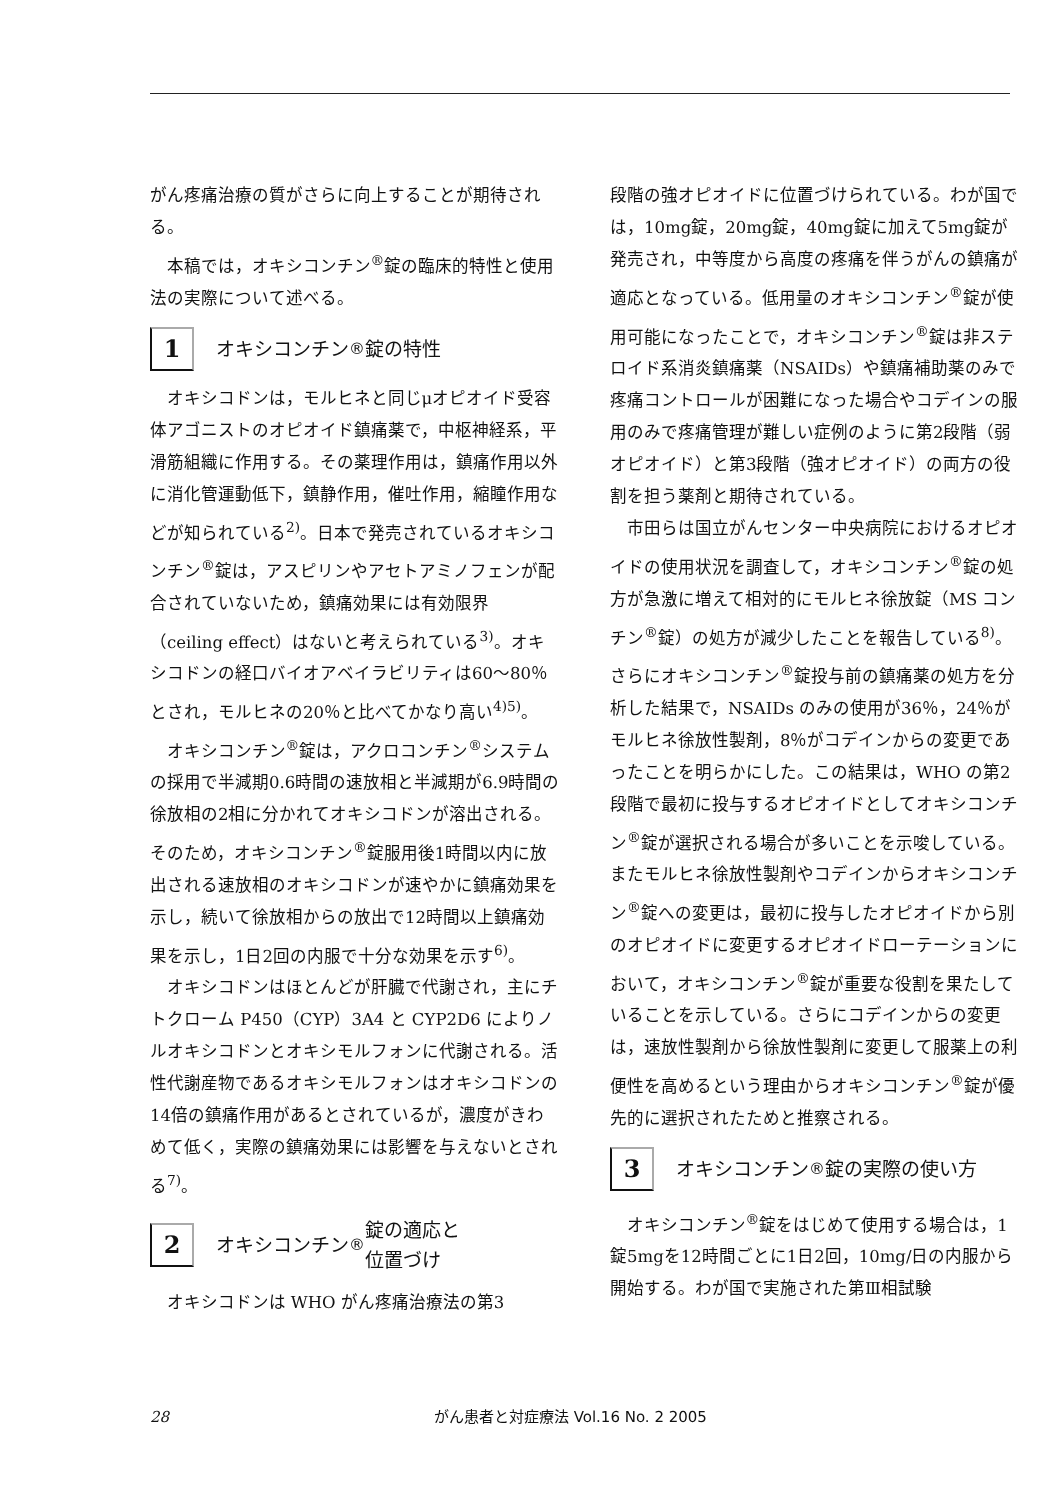がん疼痛治療の質がさらに向上することが期待される。
本稿では，オキシコンチン<sup>®</sup>錠の臨床的特性と使用法の実際について述べる。
1 オキシコンチン<sup>®</sup>錠の特性
オキシコドンは，モルヒネと同じμオピオイド受容体アゴニストのオピオイド鎮痛薬で，中枢神経系，平滑筋組織に作用する。その薬理作用は，鎮痛作用以外に消化管運動低下，鎮静作用，催吐作用，縮瞳作用などが知られている<sup>2)</sup>。日本で発売されているオキシコンチン<sup>®</sup>錠は，アスピリンやアセトアミノフェンが配合されていないため，鎮痛効果には有効限界（ceiling effect）はないと考えられている<sup>3)</sup>。オキシコドンの経口バイオアベイラビリティは60〜80％とされ，モルヒネの20％と比べてかなり高い<sup>4)5)</sup>。
オキシコンチン<sup>®</sup>錠は，アクロコンチン<sup>®</sup>システムの採用で半減期0.6時間の速放相と半減期が6.9時間の徐放相の2相に分かれてオキシコドンが溶出される。そのため，オキシコンチン<sup>®</sup>錠服用後1時間以内に放出される速放相のオキシコドンが速やかに鎮痛効果を示し，続いて徐放相からの放出で12時間以上鎮痛効果を示し，1日2回の内服で十分な効果を示す<sup>6)</sup>。
オキシコドンはほとんどが肝臓で代謝され，主にチトクローム P450（CYP）3A4 と CYP2D6 によりノルオキシコドンとオキシモルフォンに代謝される。活性代謝産物であるオキシモルフォンはオキシコドンの14倍の鎮痛作用があるとされているが，濃度がきわめて低く，実際の鎮痛効果には影響を与えないとされる<sup>7)</sup>。
2 オキシコンチン<sup>®</sup>錠の適応と
位置づけ
オキシコドンは WHO がん疼痛治療法の第3
段階の強オピオイドに位置づけられている。わが国では，10mg錠，20mg錠，40mg錠に加えて5mg錠が発売され，中等度から高度の疼痛を伴うがんの鎮痛が適応となっている。低用量のオキシコンチン<sup>®</sup>錠が使用可能になったことで，オキシコンチン<sup>®</sup>錠は非ステロイド系消炎鎮痛薬（NSAIDs）や鎮痛補助薬のみで疼痛コントロールが困難になった場合やコデインの服用のみで疼痛管理が難しい症例のように第2段階（弱オピオイド）と第3段階（強オピオイド）の両方の役割を担う薬剤と期待されている。
市田らは国立がんセンター中央病院におけるオピオイドの使用状況を調査して，オキシコンチン<sup>®</sup>錠の処方が急激に増えて相対的にモルヒネ徐放錠（MS コンチン<sup>®</sup>錠）の処方が減少したことを報告している<sup>8)</sup>。さらにオキシコンチン<sup>®</sup>錠投与前の鎮痛薬の処方を分析した結果で，NSAIDs のみの使用が36％，24％がモルヒネ徐放性製剤，8％がコデインからの変更であったことを明らかにした。この結果は，WHO の第2段階で最初に投与するオピオイドとしてオキシコンチン<sup>®</sup>錠が選択される場合が多いことを示唆している。またモルヒネ徐放性製剤やコデインからオキシコンチン<sup>®</sup>錠への変更は，最初に投与したオピオイドから別のオピオイドに変更するオピオイドローテーションにおいて，オキシコンチン<sup>®</sup>錠が重要な役割を果たしていることを示している。さらにコデインからの変更は，速放性製剤から徐放性製剤に変更して服薬上の利便性を高めるという理由からオキシコンチン<sup>®</sup>錠が優先的に選択されたためと推察される。
3 オキシコンチン<sup>®</sup>錠の実際の使い方
オキシコンチン<sup>®</sup>錠をはじめて使用する場合は，1錠5mgを12時間ごとに1日2回，10mg/日の内服から開始する。わが国で実施された第Ⅲ相試験
28 がん患者と対症療法 Vol.16 No. 2 2005